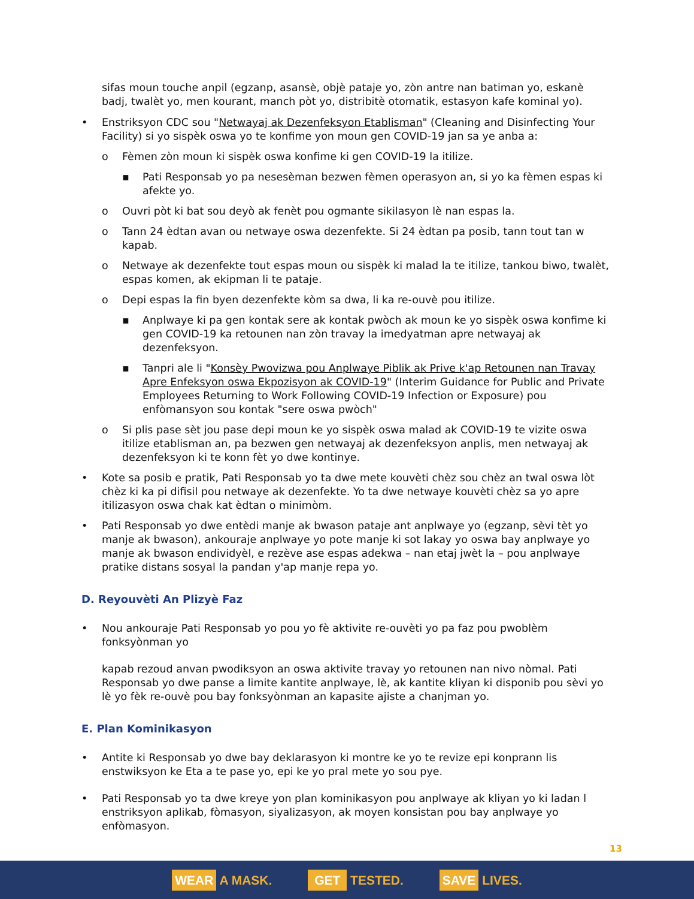sifas moun touche anpil (egzanp, asansè, objè pataje yo, zòn antre nan batiman yo, eskanè badj, twalèt yo, men kourant, manch pòt yo, distribitè otomatik, estasyon kafe kominal yo).
• Enstriksyon CDC sou "Netwayaj ak Dezenfeksyon Etablisman" (Cleaning and Disinfecting Your Facility) si yo sispèk oswa yo te konfime yon moun gen COVID-19 jan sa ye anba a:
o Fèmen zòn moun ki sispèk oswa konfime ki gen COVID-19 la itilize.
▪ Pati Responsab yo pa nesesèman bezwen fèmen operasyon an, si yo ka fèmen espas ki afekte yo.
o Ouvri pòt ki bat sou deyò ak fenèt pou ogmante sikilasyon lè nan espas la.
o Tann 24 èdtan avan ou netwaye oswa dezenfekte. Si 24 èdtan pa posib, tann tout tan w kapab.
o Netwaye ak dezenfekte tout espas moun ou sispèk ki malad la te itilize, tankou biwo, twalèt, espas komen, ak ekipman li te pataje.
o Depi espas la fin byen dezenfekte kòm sa dwa, li ka re-ouvè pou itilize.
▪ Anplwaye ki pa gen kontak sere ak kontak pwòch ak moun ke yo sispèk oswa konfime ki gen COVID-19 ka retounen nan zòn travay la imedyatman apre netwayaj ak dezenfeksyon.
▪ Tanpri ale li "Konsèy Pwovizwa pou Anplwaye Piblik ak Prive k'ap Retounen nan Travay Apre Enfeksyon oswa Ekpozisyon ak COVID-19" (Interim Guidance for Public and Private Employees Returning to Work Following COVID-19 Infection or Exposure) pou enfòmansyon sou kontak "sere oswa pwòch"
o Si plis pase sèt jou pase depi moun ke yo sispèk oswa malad ak COVID-19 te vizite oswa itilize etablisman an, pa bezwen gen netwayaj ak dezenfeksyon anplis, men netwayaj ak dezenfeksyon ki te konn fèt yo dwe kontinye.
• Kote sa posib e pratik, Pati Responsab yo ta dwe mete kouvèti chèz sou chèz an twal oswa lòt chèz ki ka pi difisil pou netwaye ak dezenfekte. Yo ta dwe netwaye kouvèti chèz sa yo apre itilizasyon oswa chak kat èdtan o minimòm.
• Pati Responsab yo dwe entèdi manje ak bwason pataje ant anplwaye yo (egzanp, sèvi tèt yo manje ak bwason), ankouraje anplwaye yo pote manje ki sot lakay yo oswa bay anplwaye yo manje ak bwason endividyèl, e rezève ase espas adekwa – nan etaj jwèt la – pou anplwaye pratike distans sosyal la pandan y'ap manje repa yo.
D. Reyouvèti An Plizyè Faz
• Nou ankouraje Pati Responsab yo pou yo fè aktivite re-ouvèti yo pa faz pou pwoblèm fonksyònman yo
kapab rezoud anvan pwodiksyon an oswa aktivite travay yo retounen nan nivo nòmal. Pati Responsab yo dwe panse a limite kantite anplwaye, lè, ak kantite kliyan ki disponib pou sèvi yo lè yo fèk re-ouvè pou bay fonksyònman an kapasite ajiste a chanjman yo.
E. Plan Kominikasyon
• Antite ki Responsab yo dwe bay deklarasyon ki montre ke yo te revize epi konprann lis enstwiksyon ke Eta a te pase yo, epi ke yo pral mete yo sou pye.
• Pati Responsab yo ta dwe kreye yon plan kominikasyon pou anplwaye ak kliyan yo ki ladan l enstriksyon aplikab, fòmasyon, siyalizasyon, ak moyen konsistan pou bay anplwaye yo enfòmasyon.
13
WEAR A MASK.
GET TESTED.
SAVE LIVES.